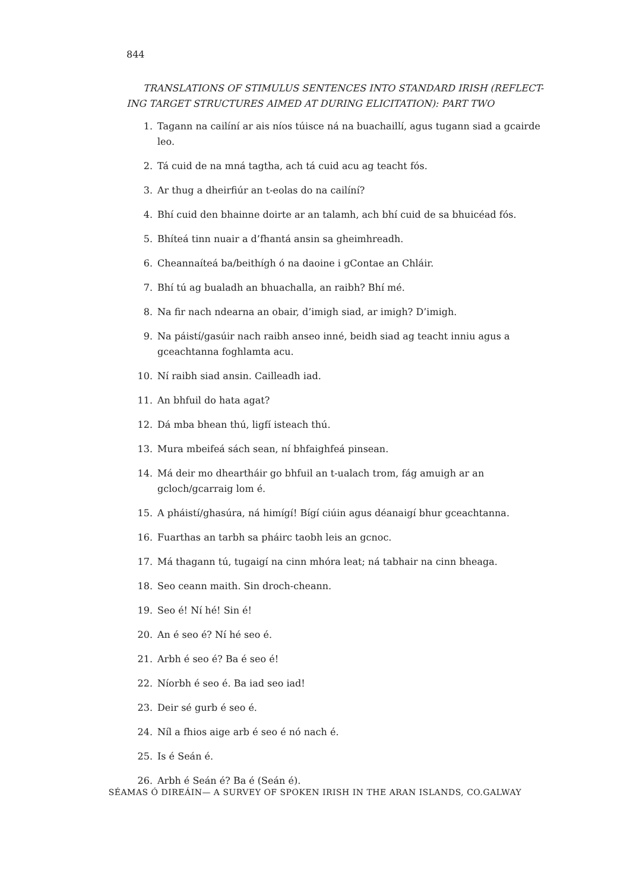844
TRANSLATIONS OF STIMULUS SENTENCES INTO STANDARD IRISH (REFLECT-ING TARGET STRUCTURES AIMED AT DURING ELICITATION): PART TWO
1. Tagann na cailíní ar ais níos túisce ná na buachaillí, agus tugann siad a gcairde leo.
2. Tá cuid de na mná tagtha, ach tá cuid acu ag teacht fós.
3. Ar thug a dheirfiúr an t-eolas do na cailíní?
4. Bhí cuid den bhainne doirte ar an talamh, ach bhí cuid de sa bhuicéad fós.
5. Bhíteá tinn nuair a d’fhantá ansin sa gheimhreadh.
6. Cheannaíteá ba/beithígh ó na daoine i gContae an Chláir.
7. Bhí tú ag bualadh an bhuachalla, an raibh? Bhí mé.
8. Na fir nach ndearna an obair, d’imigh siad, ar imigh? D’imigh.
9. Na páistí/gasúir nach raibh anseo inné, beidh siad ag teacht inniu agus a gceachtanna foghlamta acu.
10. Ní raibh siad ansin. Cailleadh iad.
11. An bhfuil do hata agat?
12. Dá mba bhean thú, ligfí isteach thú.
13. Mura mbeifeá sách sean, ní bhfaighfeá pinsean.
14. Má deir mo dheartháir go bhfuil an t-ualach trom, fág amuigh ar an gcloch/gcarraig lom é.
15. A pháistí/ghasúra, ná himígí! Bígí ciúin agus déanaigí bhur gceachtanna.
16. Fuarthas an tarbh sa pháirc taobh leis an gcnoc.
17. Má thagann tú, tugaigí na cinn mhóra leat; ná tabhair na cinn bheaga.
18. Seo ceann maith. Sin droch-cheann.
19. Seo é! Ní hé! Sin é!
20. An é seo é? Ní hé seo é.
21. Arbh é seo é? Ba é seo é!
22. Níorbh é seo é. Ba iad seo iad!
23. Deir sé gurb é seo é.
24. Níl a fhios aige arb é seo é nó nach é.
25. Is é Seán é.
26. Arbh é Seán é? Ba é (Seán é).
SÉAMAS Ó DIREÁIN— A SURVEY OF SPOKEN IRISH IN THE ARAN ISLANDS, CO.GALWAY